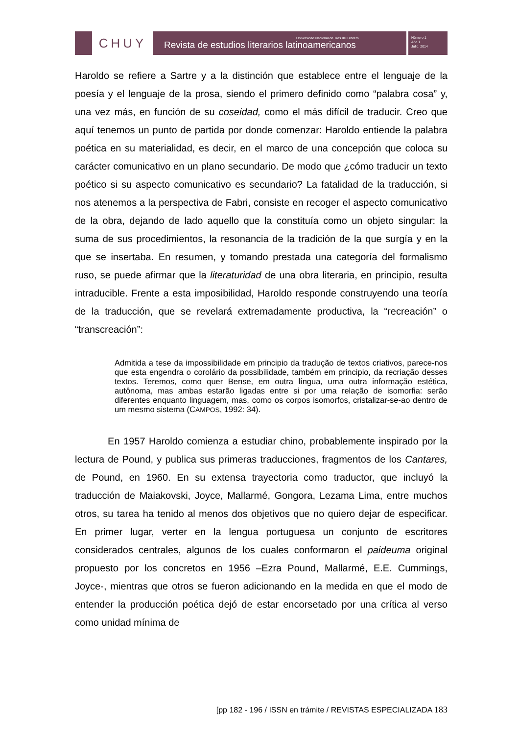CHUY
Universidad Nacional de Tres de Febrero
Revista de estudios literarios latinoamericanos
Número 1
Año 1
Julio, 2014
Haroldo se refiere a Sartre y a la distinción que establece entre el lenguaje de la poesía y el lenguaje de la prosa, siendo el primero definido como “palabra cosa” y, una vez más, en función de su coseidad, como el más difícil de traducir. Creo que aquí tenemos un punto de partida por donde comenzar: Haroldo entiende la palabra poética en su materialidad, es decir, en el marco de una concepción que coloca su carácter comunicativo en un plano secundario. De modo que ¿cómo traducir un texto poético si su aspecto comunicativo es secundario? La fatalidad de la traducción, si nos atenemos a la perspectiva de Fabri, consiste en recoger el aspecto comunicativo de la obra, dejando de lado aquello que la constituía como un objeto singular: la suma de sus procedimientos, la resonancia de la tradición de la que surgía y en la que se insertaba. En resumen, y tomando prestada una categoría del formalismo ruso, se puede afirmar que la literaturidad de una obra literaria, en principio, resulta intraducible. Frente a esta imposibilidad, Haroldo responde construyendo una teoría de la traducción, que se revelará extremadamente productiva, la “recreación” o “transcreación”:
Admitida a tese da impossibilidade em principio da tradução de textos criativos, parece-nos que esta engendra o corolário da possibilidade, também em principio, da recriação desses textos. Teremos, como quer Bense, em outra língua, uma outra informação estética, autônoma, mas ambas estarão ligadas entre si por uma relação de isomorfia: serão diferentes enquanto linguagem, mas, como os corpos isomorfos, cristalizar-se-ao dentro de um mesmo sistema (CAMPOS, 1992: 34).
En 1957 Haroldo comienza a estudiar chino, probablemente inspirado por la lectura de Pound, y publica sus primeras traducciones, fragmentos de los Cantares, de Pound, en 1960. En su extensa trayectoria como traductor, que incluyó la traducción de Maiakovski, Joyce, Mallarmé, Gongora, Lezama Lima, entre muchos otros, su tarea ha tenido al menos dos objetivos que no quiero dejar de especificar. En primer lugar, verter en la lengua portuguesa un conjunto de escritores considerados centrales, algunos de los cuales conformaron el paideuma original propuesto por los concretos en 1956 –Ezra Pound, Mallarmé, E.E. Cummings, Joyce-, mientras que otros se fueron adicionando en la medida en que el modo de entender la producción poética dejó de estar encorsetado por una crítica al verso como unidad mínima de
[pp 182 - 196 / ISSN en trámite / REVISTAS ESPECIALIZADA 183